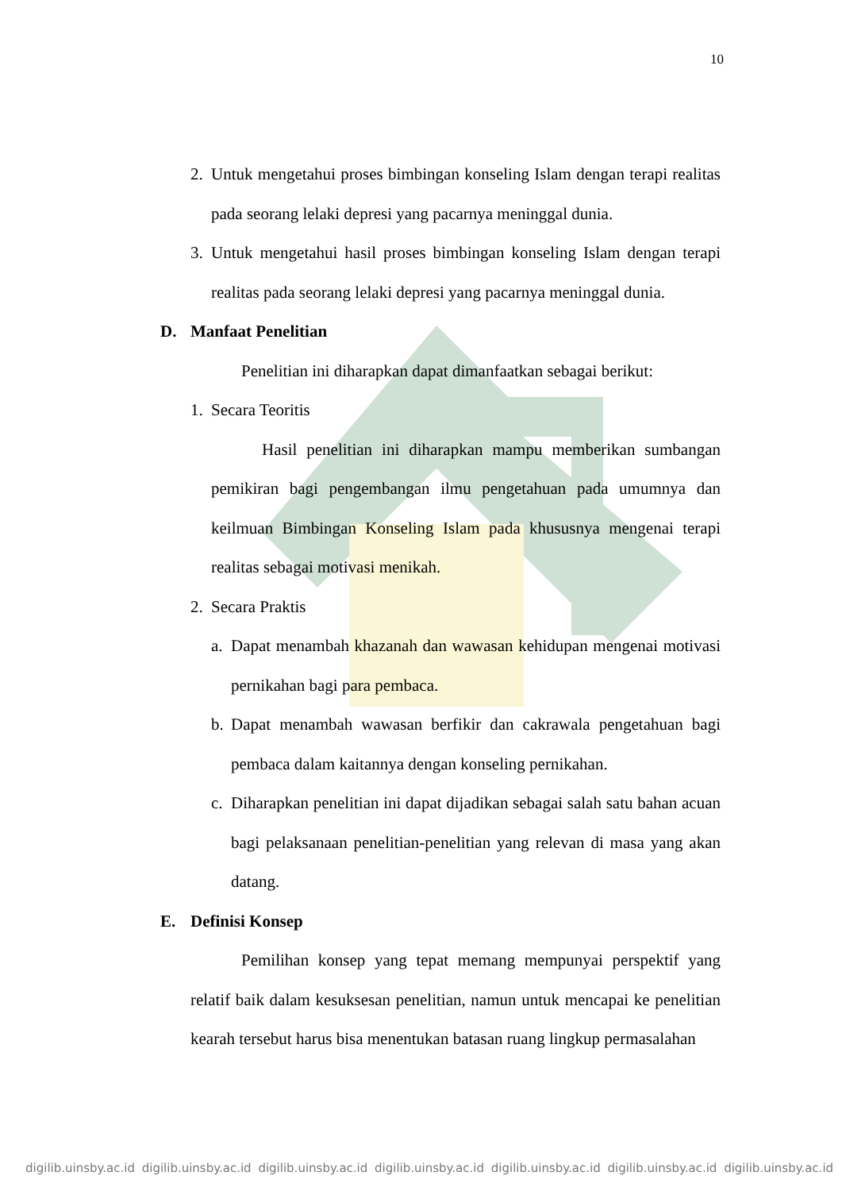10
2. Untuk mengetahui proses bimbingan konseling Islam dengan terapi realitas pada seorang lelaki depresi yang pacarnya meninggal dunia.
3. Untuk mengetahui hasil proses bimbingan konseling Islam dengan terapi realitas pada seorang lelaki depresi yang pacarnya meninggal dunia.
D. Manfaat Penelitian
Penelitian ini diharapkan dapat dimanfaatkan sebagai berikut:
1. Secara Teoritis
Hasil penelitian ini diharapkan mampu memberikan sumbangan pemikiran bagi pengembangan ilmu pengetahuan pada umumnya dan keilmuan Bimbingan Konseling Islam pada khususnya mengenai terapi realitas sebagai motivasi menikah.
2. Secara Praktis
a.
Dapat menambah khazanah dan wawasan kehidupan mengenai motivasi pernikahan bagi para pembaca.
b.
Dapat menambah wawasan berfikir dan cakrawala pengetahuan bagi pembaca dalam kaitannya dengan konseling pernikahan.
c.
Diharapkan penelitian ini dapat dijadikan sebagai salah satu bahan acuan bagi pelaksanaan penelitian-penelitian yang relevan di masa yang akan datang.
E. Definisi Konsep
Pemilihan konsep yang tepat memang mempunyai perspektif yang relatif baik dalam kesuksesan penelitian, namun untuk mencapai ke penelitian kearah tersebut harus bisa menentukan batasan ruang lingkup permasalahan
digilib.uinsby.ac.id digilib.uinsby.ac.id digilib.uinsby.ac.id digilib.uinsby.ac.id digilib.uinsby.ac.id digilib.uinsby.ac.id digilib.uinsby.ac.id